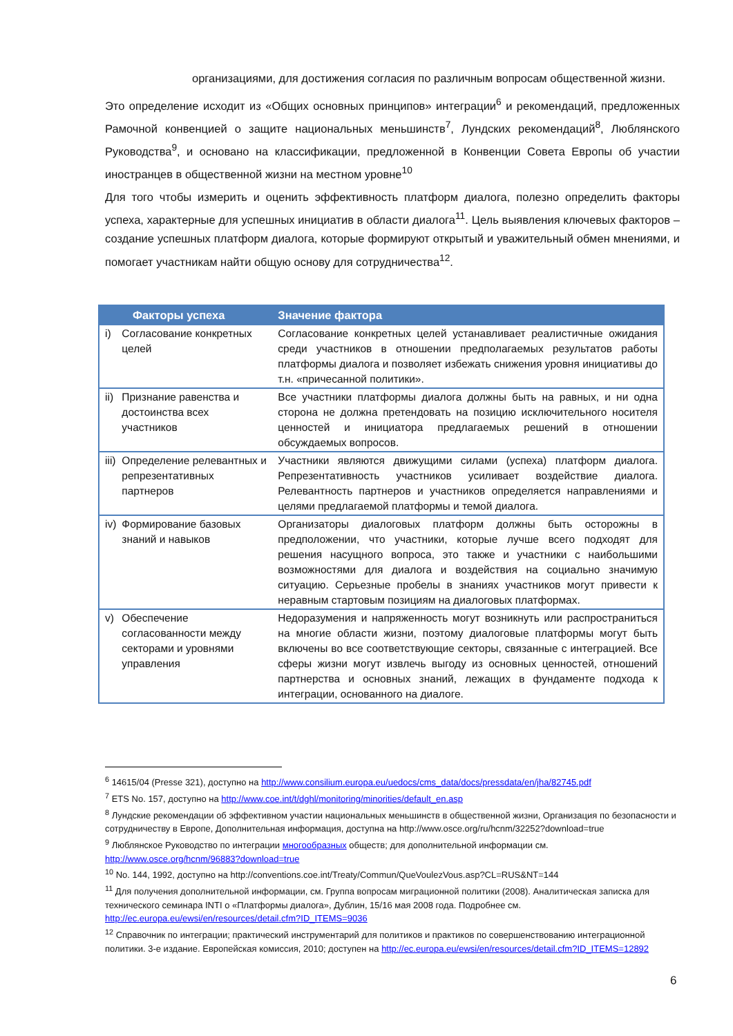организациями, для достижения согласия по различным вопросам общественной жизни.
Это определение исходит из «Общих основных принципов» интеграции<sup>6</sup> и рекомендаций, предложенных Рамочной конвенцией о защите национальных меньшинств<sup>7</sup>, Лундских рекомендаций<sup>8</sup>, Люблянского Руководства<sup>9</sup>, и основано на классификации, предложенной в Конвенции Совета Европы об участии иностранцев в общественной жизни на местном уровне<sup>10</sup>
Для того чтобы измерить и оценить эффективность платформ диалога, полезно определить факторы успеха, характерные для успешных инициатив в области диалога<sup>11</sup>. Цель выявления ключевых факторов – создание успешных платформ диалога, которые формируют открытый и уважительный обмен мнениями, и помогает участникам найти общую основу для сотрудничества<sup>12</sup>.
| Факторы успеха | | Значение фактора |
| --- | --- | --- |
| i) | Согласование конкретных целей | Согласование конкретных целей устанавливает реалистичные ожидания среди участников в отношении предполагаемых результатов работы платформы диалога и позволяет избежать снижения уровня инициативы до т.н. «причесанной политики». |
| ii) | Признание равенства и достоинства всех участников | Все участники платформы диалога должны быть на равных, и ни одна сторона не должна претендовать на позицию исключительного носителя ценностей и инициатора предлагаемых решений в отношении обсуждаемых вопросов. |
| iii) | Определение релевантных и репрезентативных партнеров | Участники являются движущими силами (успеха) платформ диалога. Репрезентативность участников усиливает воздействие диалога. Релевантность партнеров и участников определяется направлениями и целями предлагаемой платформы и темой диалога. |
| iv) | Формирование базовых знаний и навыков | Организаторы диалоговых платформ должны быть осторожны в предположении, что участники, которые лучше всего подходят для решения насущного вопроса, это также и участники с наибольшими возможностями для диалога и воздействия на социально значимую ситуацию. Серьезные пробелы в знаниях участников могут привести к неравным стартовым позициям на диалоговых платформах. |
| v) | Обеспечение согласованности между секторами и уровнями управления | Недоразумения и напряженность могут возникнуть или распространиться на многие области жизни, поэтому диалоговые платформы могут быть включены во все соответствующие секторы, связанные с интеграцией. Все сферы жизни могут извлечь выгоду из основных ценностей, отношений партнерства и основных знаний, лежащих в фундаменте подхода к интеграции, основанного на диалоге. |
<sup>6</sup> 14615/04 (Presse 321), доступно на http://www.consilium.europa.eu/uedocs/cms_data/docs/pressdata/en/jha/82745.pdf
<sup>7</sup> ETS No. 157, доступно на http://www.coe.int/t/dghl/monitoring/minorities/default_en.asp
<sup>8</sup> Лундские рекомендации об эффективном участии национальных меньшинств в общественной жизни, Организация по безопасности и сотрудничеству в Европе, Дополнительная информация, доступна на http://www.osce.org/ru/hcnm/32252?download=true
<sup>9</sup> Люблянское Руководство по интеграции многообразных обществ; для дополнительной информации см. http://www.osce.org/hcnm/96883?download=true
<sup>10</sup> No. 144, 1992, доступно на http://conventions.coe.int/Treaty/Commun/QueVoulezVous.asp?CL=RUS&NT=144
<sup>11</sup> Для получения дополнительной информации, см. Группа вопросам миграционной политики (2008). Аналитическая записка для технического семинара INTI о «Платформы диалога», Дублин, 15/16 мая 2008 года. Подробнее см. http://ec.europa.eu/ewsi/en/resources/detail.cfm?ID_ITEMS=9036
<sup>12</sup> Справочник по интеграции; практический инструментарий для политиков и практиков по совершенствованию интеграционной политики. 3-е издание. Европейская комиссия, 2010; доступен на http://ec.europa.eu/ewsi/en/resources/detail.cfm?ID_ITEMS=12892
6